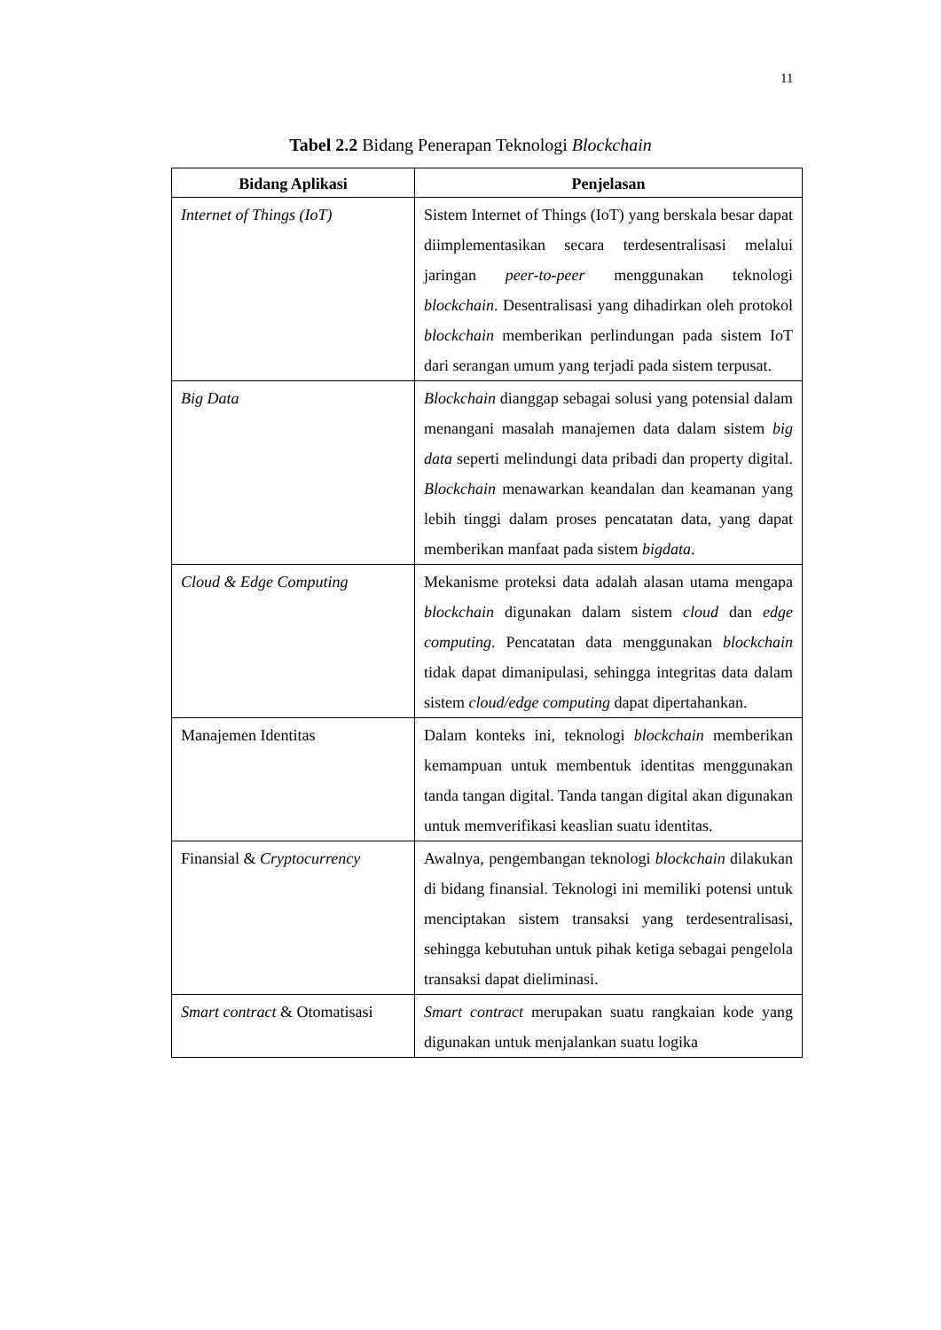11
Tabel 2.2 Bidang Penerapan Teknologi Blockchain
| Bidang Aplikasi | Penjelasan |
| --- | --- |
| Internet of Things (IoT) | Sistem Internet of Things (IoT) yang berskala besar dapat diimplementasikan secara terdesentralisasi melalui jaringan peer-to-peer menggunakan teknologi blockchain . Desentralisasi yang dihadirkan oleh protokol blockchain memberikan perlindungan pada sistem IoT dari serangan umum yang terjadi pada sistem terpusat. |
| Big Data | Blockchain dianggap sebagai solusi yang potensial dalam menangani masalah manajemen data dalam sistem big data seperti melindungi data pribadi dan property digital. Blockchain menawarkan keandalan dan keamanan yang lebih tinggi dalam proses pencatatan data, yang dapat memberikan manfaat pada sistem bigdata . |
| Cloud & Edge Computing | Mekanisme proteksi data adalah alasan utama mengapa blockchain digunakan dalam sistem cloud dan edge computing . Pencatatan data menggunakan blockchain tidak dapat dimanipulasi, sehingga integritas data dalam sistem cloud/edge computing dapat dipertahankan. |
| Manajemen Identitas | Dalam konteks ini, teknologi blockchain memberikan kemampuan untuk membentuk identitas menggunakan tanda tangan digital. Tanda tangan digital akan digunakan untuk memverifikasi keaslian suatu identitas. |
| Finansial & Cryptocurrency | Awalnya, pengembangan teknologi blockchain dilakukan di bidang finansial. Teknologi ini memiliki potensi untuk menciptakan sistem transaksi yang terdesentralisasi, sehingga kebutuhan untuk pihak ketiga sebagai pengelola transaksi dapat dieliminasi. |
| Smart contract & Otomatisasi | Smart contract merupakan suatu rangkaian kode yang digunakan untuk menjalankan suatu logika |